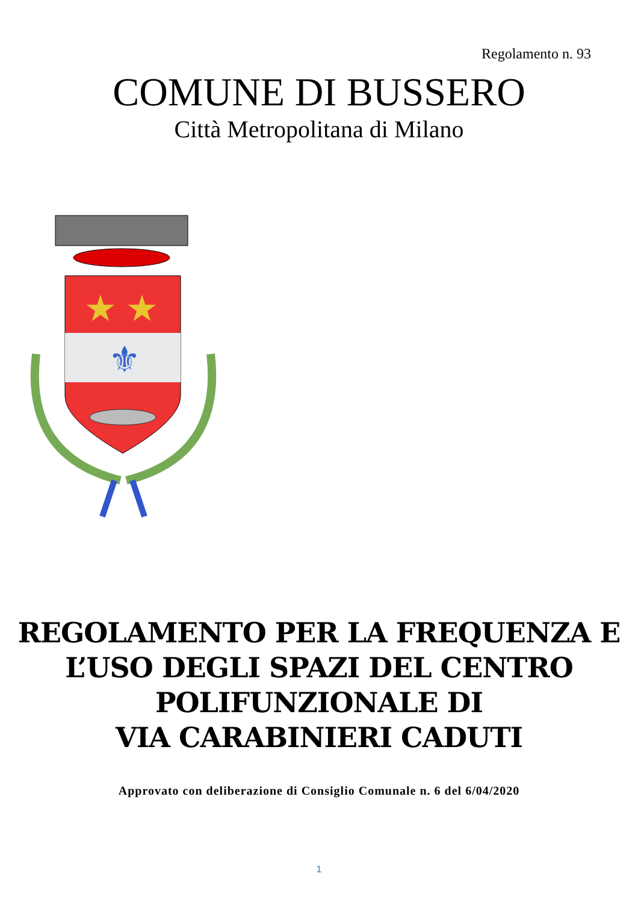Regolamento n. 93
COMUNE DI BUSSERO
Città Metropolitana di Milano
★ ★
⚜
REGOLAMENTO PER LA FREQUENZA E
L’USO DEGLI SPAZI DEL CENTRO
POLIFUNZIONALE DI
VIA CARABINIERI CADUTI
Approvato con deliberazione di Consiglio Comunale n. 6 del 6/04/2020
1